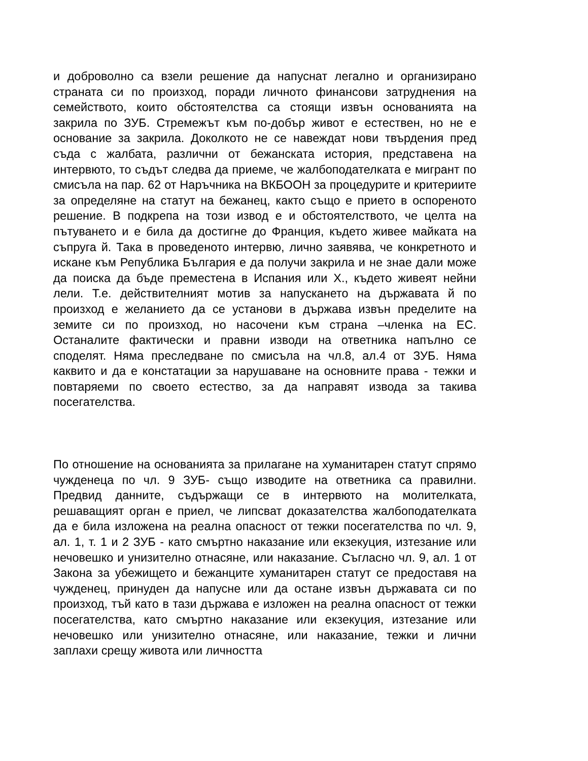и доброволно са взели решение да напуснат легално и организирано страната си по произход, поради личното финансови затруднения на семейството, които обстоятелства са стоящи извън основанията на закрила по ЗУБ. Стремежът към по-добър живот е естествен, но не е основание за закрила. Доколкото не се навеждат нови твърдения пред съда с жалбата, различни от бежанската история, представена на интервюто, то съдът следва да приеме, че жалбоподателката е мигрант по смисъла на пар. 62 от Наръчника на ВКБООН за процедурите и критериите за определяне на статут на бежанец, както също е прието в оспореното решение. В подкрепа на този извод е и обстоятелството, че целта на пътуването и е била да достигне до Франция, където живее майката на съпруга й. Така в проведеното интервю, лично заявява, че конкретното и искане към Република България е да получи закрила и не знае дали може да поиска да бъде преместена в Испания или Х., където живеят нейни лели. Т.е. действителният мотив за напускането на държавата й по произход е желанието да се установи в държава извън пределите на земите си по произход, но насочени към страна –членка на ЕС. Останалите фактически и правни изводи на ответника напълно се споделят. Няма преследване по смисъла на чл.8, ал.4 от ЗУБ. Няма каквито и да е констатации за нарушаване на основните права - тежки и повтаряеми по своето естество, за да направят извода за такива посегателства.
По отношение на основанията за прилагане на хуманитарен статут спрямо чужденеца по чл. 9 ЗУБ- също изводите на ответника са правилни. Предвид данните, съдържащи се в интервюто на молителката, решаващият орган е приел, че липсват доказателства жалбоподателката да е била изложена на реална опасност от тежки посегателства по чл. 9, ал. 1, т. 1 и 2 ЗУБ - като смъртно наказание или екзекуция, изтезание или нечовешко и унизително отнасяне, или наказание. Съгласно чл. 9, ал. 1 от Закона за убежището и бежанците хуманитарен статут се предоставя на чужденец, принуден да напусне или да остане извън държавата си по произход, тъй като в тази държава е изложен на реална опасност от тежки посегателства, като смъртно наказание или екзекуция, изтезание или нечовешко или унизително отнасяне, или наказание, тежки и лични заплахи срещу живота или личността